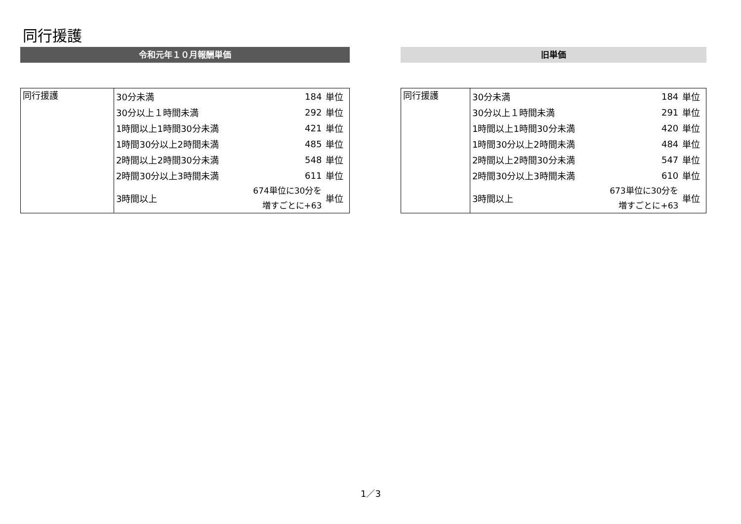同行援護
令和元年１０月報酬単価
| 同行援護 | 30分未満 | 184 | 単位 |
| | 30分以上１時間未満 | 292 | 単位 |
| | 1時間以上1時間30分未満 | 421 | 単位 |
| | 1時間30分以上2時間未満 | 485 | 単位 |
| | 2時間以上2時間30分未満 | 548 | 単位 |
| | 2時間30分以上3時間未満 | 611 | 単位 |
| | 3時間以上 | 674単位に30分を 増すごとに+63 | 単位 |
旧単価
| 同行援護 | 30分未満 | 184 | 単位 |
| | 30分以上１時間未満 | 291 | 単位 |
| | 1時間以上1時間30分未満 | 420 | 単位 |
| | 1時間30分以上2時間未満 | 484 | 単位 |
| | 2時間以上2時間30分未満 | 547 | 単位 |
| | 2時間30分以上3時間未満 | 610 | 単位 |
| | 3時間以上 | 673単位に30分を 増すごとに+63 | 単位 |
1／3